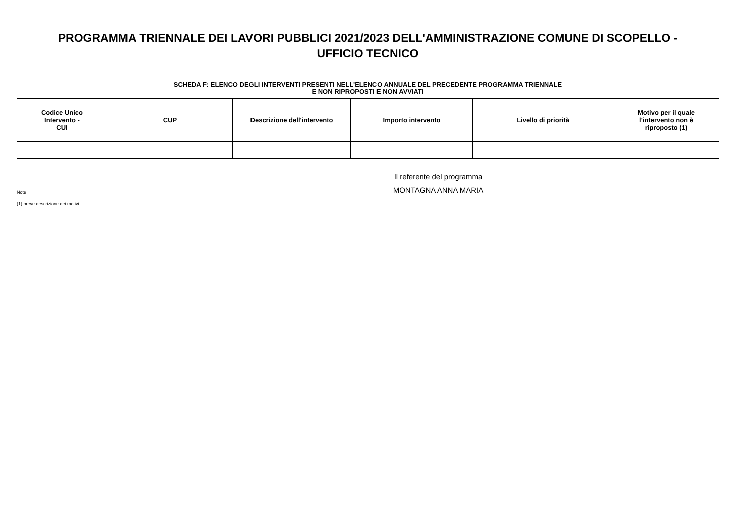PROGRAMMA TRIENNALE DEI LAVORI PUBBLICI 2021/2023 DELL'AMMINISTRAZIONE COMUNE DI SCOPELLO -
UFFICIO TECNICO
SCHEDA F: ELENCO DEGLI INTERVENTI PRESENTI NELL'ELENCO ANNUALE DEL PRECEDENTE PROGRAMMA TRIENNALE
E NON RIPROPOSTI E NON AVVIATI
| Codice Unico Intervento - CUI | CUP | Descrizione dell'intervento | Importo intervento | Livello di priorità | Motivo per il quale l'intervento non è riproposto (1) |
| --- | --- | --- | --- | --- | --- |
Note
(1) breve descrizione dei motivi
Il referente del programma
MONTAGNA ANNA MARIA